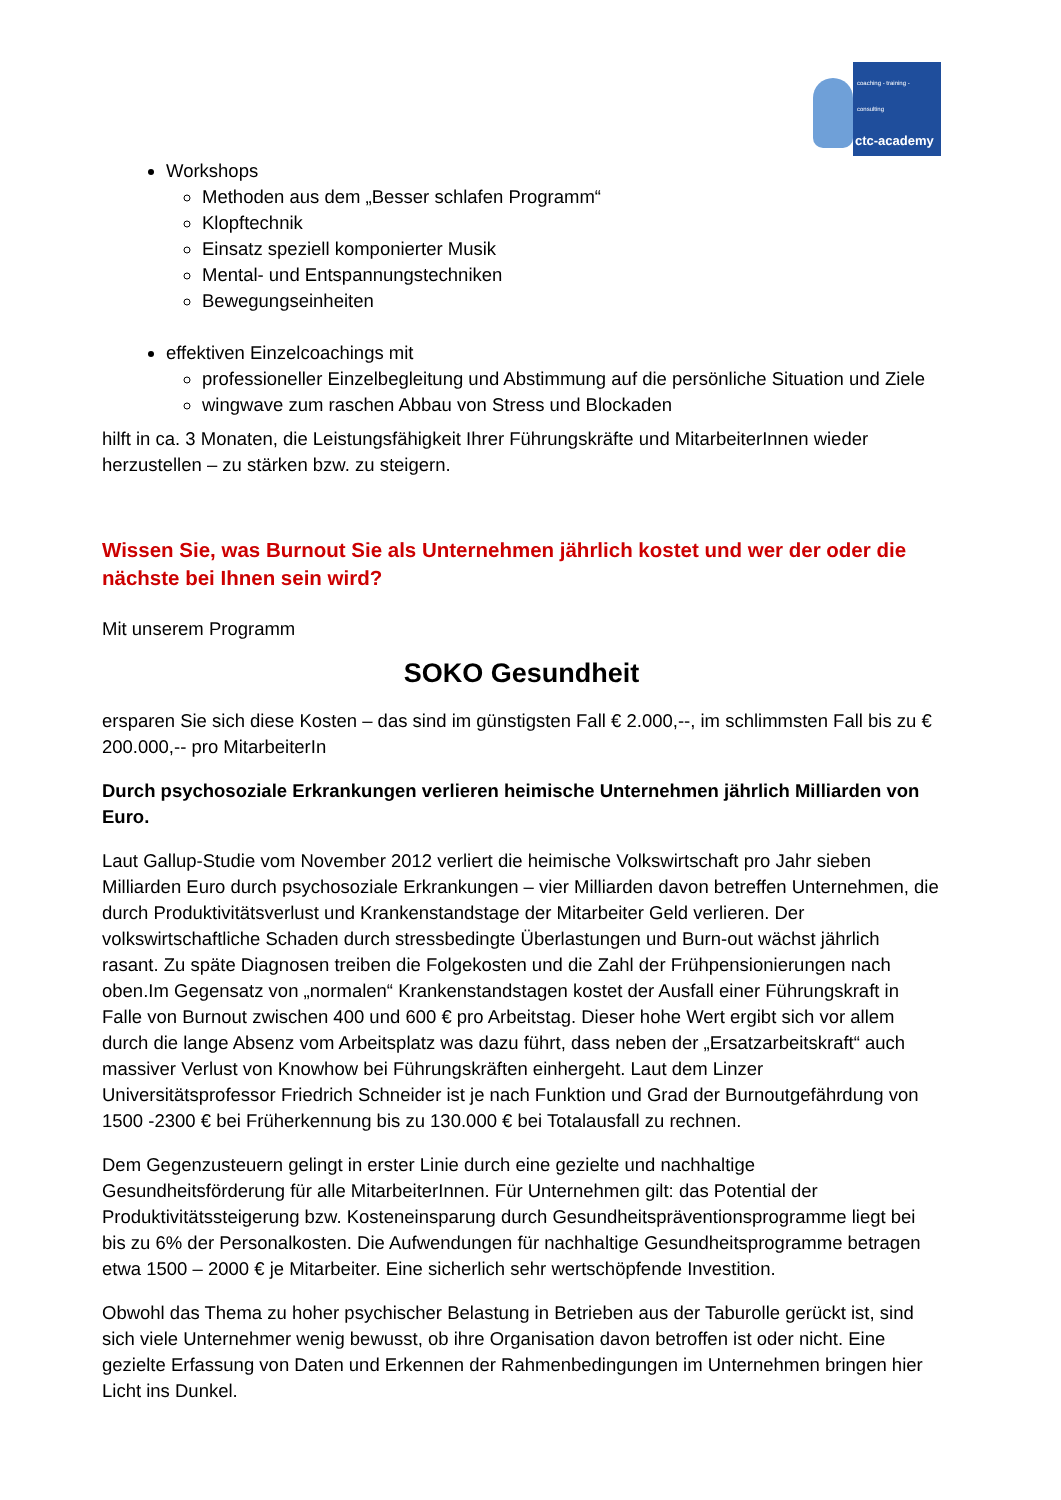coaching - training - consulting
ctc-academy
Workshops
Methoden aus dem „Besser schlafen Programm“
Klopftechnik
Einsatz speziell komponierter Musik
Mental- und Entspannungstechniken
Bewegungseinheiten
effektiven Einzelcoachings mit
professioneller Einzelbegleitung und Abstimmung auf die persönliche Situation und Ziele
wingwave zum raschen Abbau von Stress und Blockaden
hilft in ca. 3 Monaten, die Leistungsfähigkeit Ihrer Führungskräfte und MitarbeiterInnen wieder herzustellen – zu stärken bzw. zu steigern.
Wissen Sie, was Burnout Sie als Unternehmen jährlich kostet und wer der oder die nächste bei Ihnen sein wird?
Mit unserem Programm
SOKO Gesundheit
ersparen Sie sich diese Kosten – das sind im günstigsten Fall € 2.000,--, im schlimmsten Fall bis zu € 200.000,-- pro MitarbeiterIn
Durch psychosoziale Erkrankungen verlieren heimische Unternehmen jährlich Milliarden von Euro.
Laut Gallup-Studie vom November 2012 verliert die heimische Volkswirtschaft pro Jahr sieben Milliarden Euro durch psychosoziale Erkrankungen – vier Milliarden davon betreffen Unternehmen, die durch Produktivitätsverlust und Krankenstandstage der Mitarbeiter Geld verlieren. Der volkswirtschaftliche Schaden durch stressbedingte Überlastungen und Burn-out wächst jährlich rasant. Zu späte Diagnosen treiben die Folgekosten und die Zahl der Frühpensionierungen nach oben.Im Gegensatz von „normalen“ Krankenstandstagen kostet der Ausfall einer Führungskraft in Falle von Burnout zwischen 400 und 600 € pro Arbeitstag. Dieser hohe Wert ergibt sich vor allem durch die lange Absenz vom Arbeitsplatz was dazu führt, dass neben der „Ersatzarbeitskraft“ auch massiver Verlust von Knowhow bei Führungskräften einhergeht. Laut dem Linzer Universitätsprofessor Friedrich Schneider ist je nach Funktion und Grad der Burnoutgefährdung von 1500 -2300 € bei Früherkennung bis zu 130.000 € bei Totalausfall zu rechnen.
Dem Gegenzusteuern gelingt in erster Linie durch eine gezielte und nachhaltige Gesundheitsförderung für alle MitarbeiterInnen. Für Unternehmen gilt: das Potential der Produktivitätssteigerung bzw. Kosteneinsparung durch Gesundheitspräventionsprogramme liegt bei bis zu 6% der Personalkosten. Die Aufwendungen für nachhaltige Gesundheitsprogramme betragen etwa 1500 – 2000 € je Mitarbeiter. Eine sicherlich sehr wertschöpfende Investition.
Obwohl das Thema zu hoher psychischer Belastung in Betrieben aus der Taburolle gerückt ist, sind sich viele Unternehmer wenig bewusst, ob ihre Organisation davon betroffen ist oder nicht. Eine gezielte Erfassung von Daten und Erkennen der Rahmenbedingungen im Unternehmen bringen hier Licht ins Dunkel.